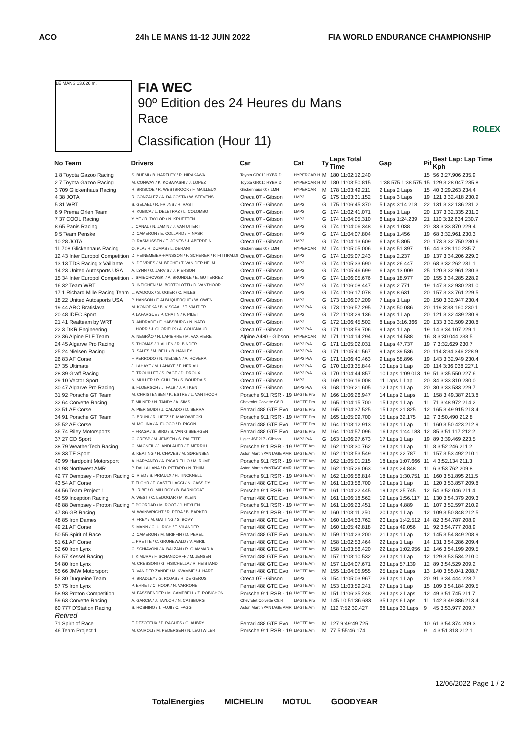ACO 24h LE MANS 11-12 JUIN 2022
FIA WORLD ENDURANCE CHAMPIONSHIP
LE MANS 13.626 m.
FIA WEC
90º Edition des 24 Heures du Mans
Race
Classification (Hour 11)
ROLEX
| No Team | Drivers | Car | Cat | Ty | Laps Total Time | Gap | Pit | Best Lap: Lap Time Kph |
| --- | --- | --- | --- | --- | --- | --- | --- | --- |
| 1 8 Toyota Gazoo Racing | S. BUEMI / B. HARTLEY / R. HIRAKAWA | Toyota GR010 HYBRID | HYPERCAR H | M | 180 11:02:12.240 | | 15 | 56 3:27.906 235.9 |
| 2 7 Toyota Gazoo Racing | M. CONWAY / K. KOBAYASHI / J. LOPEZ | Toyota GR010 HYBRID | HYPERCAR H | M | 180 11:03:50.815 | 1:38.575 1:38.575 | 15 | 129 3:28.047 235.8 |
| 3 709 Glickenhaus Racing | R. BRISCOE / R. WESTBROOK / F. MAILLEUX | Glickenhaus 007 LMH | HYPERCAR | M | 178 11:03:49.211 | 2 Laps 2 Laps | 15 | 40 3:29.263 234.4 |
| 4 38 JOTA | R. GONZALEZ / A. DA COSTA / W. STEVENS | Oreca 07 - Gibson | LMP2 | G | 175 11:03:31.152 | 5 Laps 3 Laps | 19 | 121 3:32.418 230.9 |
| 5 31 WRT | S. GELAEL / R. FRIJNS / R. RAST | Oreca 07 - Gibson | LMP2 | G | 175 11:06:45.370 | 5 Laps 3:14.218 | 22 | 131 3:32.136 231.2 |
| 6 9 Prema Orlen Team | R. KUBICA / L. DELETRAZ / L. COLOMBO | Oreca 07 - Gibson | LMP2 | G | 174 11:02:41.071 | 6 Laps 1 Lap | 20 | 137 3:32.335 231.0 |
| 7 37 COOL Racing | Y. YE / R. TAYLOR / N. KRUETTEN | Oreca 07 - Gibson | LMP2 | G | 174 11:04:05.310 | 6 Laps 1:24.239 | 21 | 110 3:32.634 230.7 |
| 8 65 Panis Racing | J. CANAL / N. JAMIN / J. VAN UITERT | Oreca 07 - Gibson | LMP2 | G | 174 11:04:06.348 | 6 Laps 1.038 | 20 | 33 3:33.870 229.4 |
| 9 5 Team Penske | D. CAMERON / E. COLLARD / F. NASR | Oreca 07 - Gibson | LMP2 | G | 174 11:04:07.804 | 6 Laps 1.456 | 19 | 68 3:32.961 230.3 |
| 10 28 JOTA | O. RASMUSSEN / E. JONES / J. ABERDEIN | Oreca 07 - Gibson | LMP2 | G | 174 11:04:13.609 | 6 Laps 5.805 | 20 | 173 3:32.750 230.6 |
| 11 708 Glickenhaus Racing | O. PLA / R. DUMAS / L. DERANI | Glickenhaus 007 LMH | HYPERCAR | M | 174 11:05:05.006 | 6 Laps 51.397 | 16 | 44 3:28.110 235.7 |
| 12 43 Inter Europol Competition | D. HEINEMEIER-HANSSON / F. SCHERER / P. FITTIPALDI | Oreca 07 - Gibson | LMP2 | G | 174 11:05:07.243 | 6 Laps 2.237 | 19 | 137 3:34.206 229.0 |
| 13 13 TDS Racing x Vaillante | N. DE VRIES / M. BECHE / T. VAN DER HELM | Oreca 07 - Gibson | LMP2 | G | 174 11:05:33.690 | 6 Laps 26.447 | 20 | 68 3:32.262 231.1 |
| 14 23 United Autosports USA | A. LYNN / O. JARVIS / J. PIERSON | Oreca 07 - Gibson | LMP2 | G | 174 11:05:46.699 | 6 Laps 13.009 | 25 | 120 3:32.961 230.3 |
| 15 34 Inter Europol Competition | J. SMIECHOWSKI / A. BRUNDLE / E. GUTIERREZ | Oreca 07 - Gibson | LMP2 | G | 174 11:06:05.676 | 6 Laps 18.977 | 20 | 155 3:34.285 228.9 |
| 16 32 Team WRT | R. INEICHEN / M. BORTOLOTTI / D. VANTHOOR | Oreca 07 - Gibson | LMP2 | G | 174 11:06:08.447 | 6 Laps 2.771 | 19 | 147 3:32.930 231.0 |
| 17 1 Richard Mille Racing Team | L. WADOUX / S. OGIER / C. MILESI | Oreca 07 - Gibson | LMP2 | G | 174 11:06:17.078 | 6 Laps 8.631 | 20 | 157 3:33.761 229.5 |
| 18 22 United Autosports USA | P. HANSON / F. ALBUQUERQUE / W. OWEN | Oreca 07 - Gibson | LMP2 | G | 173 11:06:07.209 | 7 Laps 1 Lap | 20 | 150 3:32.947 230.4 |
| 19 44 ARC Bratislava | M. KONOPKA / B. VISCAAL / T. VAUTIER | Oreca 07 - Gibson | LMP2 P/A | G | 173 11:06:57.295 | 7 Laps 50.086 | 20 | 119 3:33.160 230.1 |
| 20 48 IDEC Sport | P. LAFARGUE / P. CHATIN / P. PILET | Oreca 07 - Gibson | LMP2 | G | 172 11:03:29.136 | 8 Laps 1 Lap | 20 | 121 3:32.439 230.9 |
| 21 41 Realteam by WRT | R. ANDRADE / F. HABSBURG / N. NATO | Oreca 07 - Gibson | LMP2 | G | 172 11:06:45.502 | 8 Laps 3:16.366 | 20 | 133 3:32.509 230.8 |
| 22 3 DKR Engineering | L. HORR / J. GLORIEUX / A. COUGNAUD | Oreca 07 - Gibson | LMP2 P/A | G | 171 11:03:59.706 | 9 Laps 1 Lap | 19 | 14 3:34.107 229.1 |
| 23 36 Alpine ELF Team | A. NEGRÃO / N. LAPIERRE / M. VAXIVIERE | Alpine A480 - Gibson | HYPERCAR | M | 171 11:04:14.294 | 9 Laps 14.588 | 16 | 8 3:30.044 233.5 |
| 24 45 Algarve Pro Racing | S. THOMAS / J. ALLEN / R. BINDER | Oreca 07 - Gibson | LMP2 P/A | G | 171 11:05:02.031 | 9 Laps 47.737 | 19 | 7 3:32.629 230.7 |
| 25 24 Nielsen Racing | R. SALES / M. BELL / B. HANLEY | Oreca 07 - Gibson | LMP2 P/A | G | 171 11:05:41.567 | 9 Laps 39.536 | 20 | 114 3:34.346 228.9 |
| 26 83 AF Corse | F. PERRODO / N. NIELSEN / A. ROVERA | Oreca 07 - Gibson | LMP2 P/A | G | 171 11:06:40.463 | 9 Laps 58.896 | 19 | 143 3:32.949 230.4 |
| 27 35 Ultimate | J. LAHAYE / M. LAHAYE / F. HERIAU | Oreca 07 - Gibson | LMP2 P/A | G | 170 11:03:35.844 | 10 Laps 1 Lap | 20 | 114 3:36.038 227.1 |
| 28 39 Graff Racing | E. TROUILLET / S. PAGE / D. DROUX | Oreca 07 - Gibson | LMP2 P/A | G | 170 11:04:44.857 | 10 Laps 1:09.013 | 19 | 51 3:35.550 227.6 |
| 29 10 Vector Sport | N. MÜLLER / R. CULLEN / S. BOURDAIS | Oreca 07 - Gibson | LMP2 | G | 169 11:06:16.008 | 11 Laps 1 Lap | 20 | 34 3:33.310 230.0 |
| 30 47 Algarve Pro Racing | S. FLOERSCH / J. FALB / J. AITKEN | Oreca 07 - Gibson | LMP2 P/A | G | 168 11:06:21.605 | 12 Laps 1 Lap | 20 | 30 3:33.533 229.7 |
| 31 92 Porsche GT Team | M. CHRISTENSEN / K. ESTRE / L. VANTHOOR | Porsche 911 RSR - 19 | LMGTE Pro | M | 166 11:06:26.947 | 14 Laps 2 Laps | 11 | 158 3:49.387 213.8 |
| 32 64 Corvette Racing | T. MILNER / N. TANDY / A. SIMS | Chevrolet Corvette C8.R | LMGTE Pro | M | 165 11:04:15.700 | 15 Laps 1 Lap | 11 | 71 3:48.972 214.2 |
| 33 51 AF Corse | A. PIER GUIDI / J. CALADO / D. SERRA | Ferrari 488 GTE Evo | LMGTE Pro | M | 165 11:04:37.525 | 15 Laps 21.825 | 12 | 165 3:49.915 213.4 |
| 34 91 Porsche GT Team | G. BRUNI / R. LIETZ / F. MAKOWIECKI | Porsche 911 RSR - 19 | LMGTE Pro | M | 165 11:05:09.700 | 15 Laps 32.175 | 12 | 7 3:50.490 212.8 |
| 35 52 AF Corse | M. MOLINA / A. FUOCO / D. RIGON | Ferrari 488 GTE Evo | LMGTE Pro | M | 164 11:03:12.913 | 16 Laps 1 Lap | 11 | 160 3:50.423 212.9 |
| 36 74 Riley Motorsports | F. FRAGA / S. BIRD / S. VAN GISBERGEN | Ferrari 488 GTE Evo | LMGTE Pro | M | 164 11:04:57.096 | 16 Laps 1:44.183 | 12 | 85 3:51.117 212.2 |
| 37 27 CD Sport | C. CRESP / M. JENSEN / S. PALETTE | Ligier JSP217 - Gibson | LMP2 P/A | G | 163 11:06:27.673 | 17 Laps 1 Lap | 19 | 89 3:39.469 223.5 |
| 38 79 WeatherTech Racing | C. MACNEIL / J. ANDLAUER / T. MERRILL | Porsche 911 RSR - 19 | LMGTE Am | M | 162 11:03:30.762 | 18 Laps 1 Lap | 11 | 8 3:52.246 211.2 |
| 39 33 TF Sport | B. KEATING / H. CHAVES / M. SØRENSEN | Aston Martin VANTAGE AMR | LMGTE Am | M | 162 11:03:53.549 | 18 Laps 22.787 | 11 | 157 3:53.492 210.1 |
| 40 99 Hardpoint Motorsport | A. HARYANTO / A. PICARIELLO / M. RUMP | Porsche 911 RSR - 19 | LMGTE Am | M | 162 11:05:01.215 | 18 Laps 1:07.666 | 11 | 4 3:52.134 211.3 |
| 41 98 Northwest AMR | P. DALLA LANA / D. PITTARD / N. THIIM | Aston Martin VANTAGE AMR | LMGTE Am | M | 162 11:05:26.063 | 18 Laps 24.848 | 11 | 6 3:53.762 209.8 |
| 42 77 Dempsey - Proton Racing | C. RIED / S. PRIAULX / H. TINCKNELL | Porsche 911 RSR - 19 | LMGTE Am | M | 162 11:06:56.814 | 18 Laps 1:30.751 | 11 | 160 3:51.895 211.5 |
| 43 54 AF Corse | T. FLOHR / F. CASTELLACCI / N. CASSIDY | Ferrari 488 GTE Evo | LMGTE Am | M | 161 11:03:56.700 | 19 Laps 1 Lap | 11 | 120 3:53.857 209.8 |
| 44 56 Team Project 1 | B. IRIBE / O. MILLROY / B. BARNICOAT | Porsche 911 RSR - 19 | LMGTE Am | M | 161 11:04:22.445 | 19 Laps 25.745 | 12 | 54 3:52.046 211.4 |
| 45 59 Inception Racing | A. WEST / C. LEDOGAR / M. KLEIN | Ferrari 488 GTE Evo | LMGTE Am | M | 161 11:06:18.562 | 19 Laps 1:56.117 | 11 | 130 3:54.379 209.3 |
| 46 88 Dempsey - Proton Racing | F. POORDAD / M. ROOT / J. HEYLEN | Porsche 911 RSR - 19 | LMGTE Am | M | 161 11:06:23.451 | 19 Laps 4.889 | 11 | 107 3:52.597 210.9 |
| 47 86 GR Racing | M. WAINWRIGHT / R. PERA / B. BARKER | Porsche 911 RSR - 19 | LMGTE Am | M | 160 11:03:11.250 | 20 Laps 1 Lap | 12 | 109 3:50.848 212.5 |
| 48 85 Iron Dames | R. FREY / M. GATTING / S. BOVY | Ferrari 488 GTE Evo | LMGTE Am | M | 160 11:04:53.762 | 20 Laps 1:42.512 | 14 | 82 3:54.787 208.9 |
| 49 21 AF Corse | S. MANN / C. ULRICH / T. VILANDER | Ferrari 488 GTE Evo | LMGTE Am | M | 160 11:05:42.818 | 20 Laps 49.056 | 11 | 92 3:54.777 208.9 |
| 50 55 Spirit of Race | D. CAMERON / M. GRIFFIN / D. PEREL | Ferrari 488 GTE Evo | LMGTE Am | M | 159 11:04:23.200 | 21 Laps 1 Lap | 12 | 145 3:54.849 208.9 |
| 51 61 AF Corse | L. PRETTE / C. GRUNEWALD / V. ABRIL | Ferrari 488 GTE Evo | LMGTE Am | M | 158 11:02:53.464 | 22 Laps 1 Lap | 14 | 131 3:54.286 209.4 |
| 52 60 Iron Lynx | C. SCHIAVONI / A. BALZAN / R. GIAMMARIA | Ferrari 488 GTE Evo | LMGTE Am | M | 158 11:03:56.420 | 22 Laps 1:02.956 | 12 | 146 3:54.199 209.5 |
| 53 57 Kessel Racing | T. KIMURA / F. SCHANDORFF / M. JENSEN | Ferrari 488 GTE Evo | LMGTE Am | M | 157 11:03:10.532 | 23 Laps 1 Lap | 12 | 129 3:53.534 210.0 |
| 54 80 Iron Lynx | M. CRESSONI / G. FISICHELLA / R. HEISTAND | Ferrari 488 GTE Evo | LMGTE Am | M | 157 11:04:07.671 | 23 Laps 57.139 | 12 | 89 3:54.529 209.2 |
| 55 66 JMW Motorsport | R. VAN DER ZANDE / M. KVAMME / J. HART | Ferrari 488 GTE Evo | LMGTE Am | M | 155 11:04:05.955 | 25 Laps 2 Laps | 13 | 140 3:55.041 208.7 |
| 56 30 Duqueine Team | R. BRADLEY / G. ROJAS / R. DE GERUS | Oreca 07 - Gibson | LMP2 | G | 154 11:05:03.967 | 26 Laps 1 Lap | 20 | 91 3:34.444 228.7 |
| 57 75 Iron Lynx | P. EHRET / C. HOOK / N. VARRONE | Ferrari 488 GTE Evo | LMGTE Am | M | 153 11:03:59.241 | 27 Laps 1 Lap | 15 | 109 3:54.184 209.5 |
| 58 93 Proton Competition | M. FASSBENDER / M. CAMPBELL / Z. ROBICHON | Porsche 911 RSR - 19 | LMGTE Am | M | 151 11:06:35.248 | 29 Laps 2 Laps | 12 | 49 3:51.745 211.7 |
| 59 63 Corvette Racing | A. GARCIA / J. TAYLOR / N. CATSBURG | Chevrolet Corvette C8.R | LMGTE Pro | M | 145 10:51:36.683 | 35 Laps 6 Laps | 11 | 142 3:49.886 213.4 |
| 60 777 D'Station Racing | S. HOSHINO / T. FUJII / C. FAGG | Aston Martin VANTAGE AMR | LMGTE Am | M | 112 7:52:30.427 | 68 Laps 33 Laps | 9 | 45 3:53.977 209.7 |
| Retired | | | | | | | | |
| 71 Spirit of Race | F. DEZOTEUX / P. RAGUES / G. AUBRY | Ferrari 488 GTE Evo | LMGTE Am | M | 127 9:49:49.725 | | 10 | 61 3:54.374 209.3 |
| 46 Team Project 1 | M. CAIROLI / M. PEDERSEN / N. LEUTWILER | Porsche 911 RSR - 19 | LMGTE Am | M | 77 5:55:46.174 | | 9 | 4 3:51.318 212.1 |
12/06/2022 Page 1 / 2
TotalEnergies MICHELIN MOTUL GOODYEAR